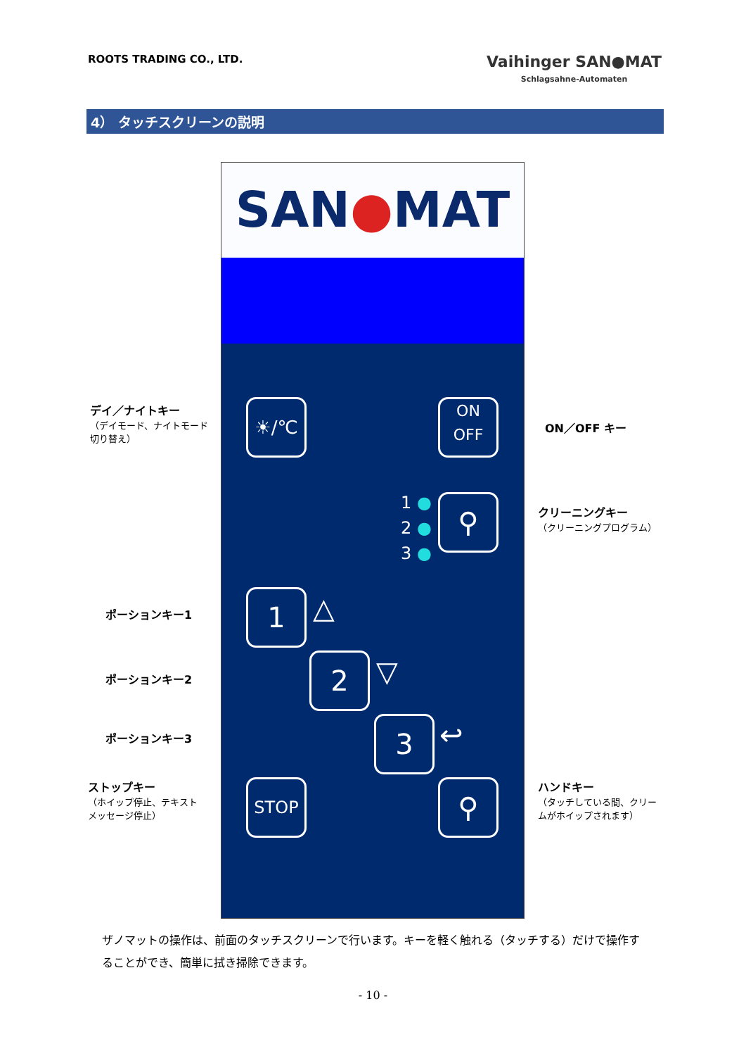ROOTS TRADING CO., LTD.
Vaihinger SAN●MAT
Schlagsahne-Automaten
4） タッチスクリーンの説明
SAN●MAT
☀/℃
ON
OFF
1 ●
2 ●
3 ●
⚲
1 △
2 ▽
3 ↩
STOP ⚲
デイ／ナイトキー
（デイモード、ナイトモード
切り替え）
ON／OFF キー
クリーニングキー
（クリーニングプログラム）
ポーションキー1
ポーションキー2
ポーションキー3
ストップキー
（ホイップ停止、テキスト
メッセージ停止）
ハンドキー
（タッチしている間、クリー
ムがホイップされます）
ザノマットの操作は、前面のタッチスクリーンで行います。キーを軽く触れる（タッチする）だけで操作することができ、簡単に拭き掃除できます。
- 10 -